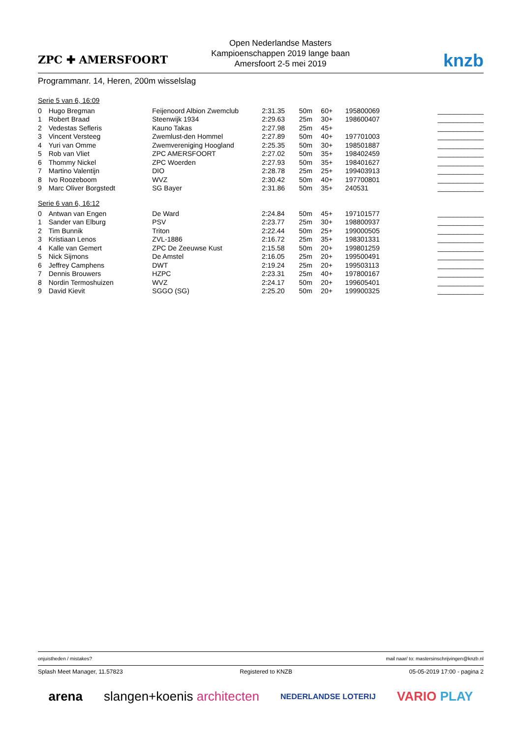ZPC ✚ AMERSFOORT
Open Nederlandse Masters
Kampioenschappen 2019 lange baan
Amersfoort 2-5 mei 2019
knzb
Programmanr. 14, Heren, 200m wisselslag
Serie 5 van 6, 16:09
| 0 | Hugo Bregman | Feijenoord Albion Zwemclub | 2:31.35 | 50m | 60+ | 195800069 | ____________ |
| 1 | Robert Braad | Steenwijk 1934 | 2:29.63 | 25m | 30+ | 198600407 | ____________ |
| 2 | Vedestas Sefleris | Kauno Takas | 2:27.98 | 25m | 45+ | | ____________ |
| 3 | Vincent Versteeg | Zwemlust-den Hommel | 2:27.89 | 50m | 40+ | 197701003 | ____________ |
| 4 | Yuri van Omme | Zwemvereniging Hoogland | 2:25.35 | 50m | 30+ | 198501887 | ____________ |
| 5 | Rob van Vliet | ZPC AMERSFOORT | 2:27.02 | 50m | 35+ | 198402459 | ____________ |
| 6 | Thommy Nickel | ZPC Woerden | 2:27.93 | 50m | 35+ | 198401627 | ____________ |
| 7 | Martino Valentijn | DIO | 2:28.78 | 25m | 25+ | 199403913 | ____________ |
| 8 | Ivo Roozeboom | WVZ | 2:30.42 | 50m | 40+ | 197700801 | ____________ |
| 9 | Marc Oliver Borgstedt | SG Bayer | 2:31.86 | 50m | 35+ | 240531 | ____________ |
Serie 6 van 6, 16:12
| 0 | Antwan van Engen | De Ward | 2:24.84 | 50m | 45+ | 197101577 | ____________ |
| 1 | Sander van Elburg | PSV | 2:23.77 | 25m | 30+ | 198800937 | ____________ |
| 2 | Tim Bunnik | Triton | 2:22.44 | 50m | 25+ | 199000505 | ____________ |
| 3 | Kristiaan Lenos | ZVL-1886 | 2:16.72 | 25m | 35+ | 198301331 | ____________ |
| 4 | Kalle van Gemert | ZPC De Zeeuwse Kust | 2:15.58 | 50m | 20+ | 199801259 | ____________ |
| 5 | Nick Sijmons | De Amstel | 2:16.05 | 25m | 20+ | 199500491 | ____________ |
| 6 | Jeffrey Camphens | DWT | 2:19.24 | 25m | 20+ | 199503113 | ____________ |
| 7 | Dennis Brouwers | HZPC | 2:23.31 | 25m | 40+ | 197800167 | ____________ |
| 8 | Nordin Termoshuizen | WVZ | 2:24.17 | 50m | 20+ | 199605401 | ____________ |
| 9 | David Kievit | SGGO (SG) | 2:25.20 | 50m | 20+ | 199900325 | ____________ |
onjuistheden / mistakes? mail naar/ to: mastersinschrijvingen@knzb.nl
Splash Meet Manager, 11.57823 Registered to KNZB 05-05-2019 17:00 - pagina 2
arena slangen+koenis architecten NEDERLANDSE LOTERIJ VARIO PLAY